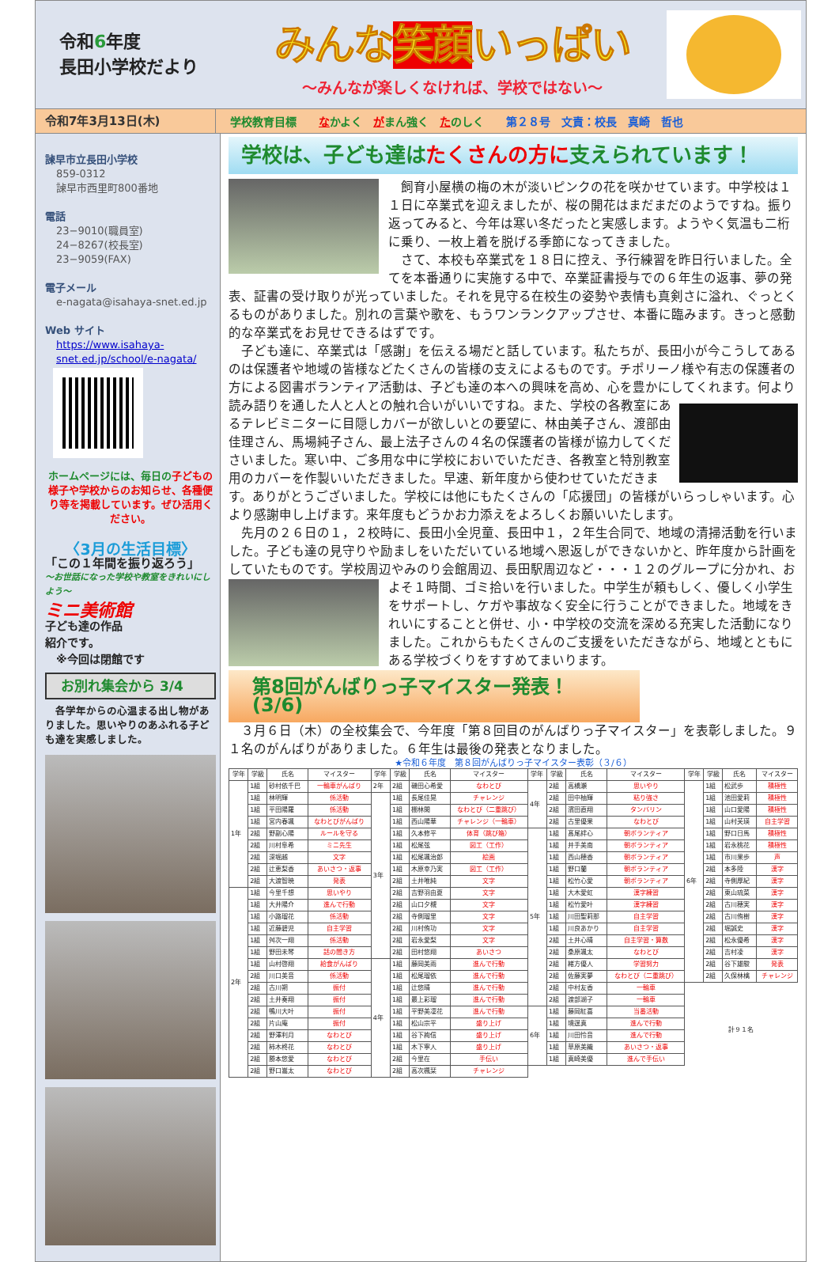令和6年度
長田小学校だより
みんな笑顔いっぱい
～みんなが楽しくなければ、学校ではない～
令和7年3月13日(木)
学校教育目標 なかよく　がまん強く　たのしく 第２８号　文責：校長　真崎　哲也
諫早市立長田小学校
859-0312
諫早市西里町800番地
電話
23−9010(職員室)
24−8267(校長室)
23−9059(FAX)
電子メール
e-nagata@isahaya-snet.ed.jp
Web サイト
https://www.isahaya-snet.ed.jp/school/e-nagata/
ホームページには、毎日の子どもの様子や学校からのお知らせ、各種便り等を掲載しています。ぜひ活用ください。
〈3月の生活目標〉
「この１年間を振り返ろう」
～お世話になった学校や教室をきれいにしよう～
ミニ美術館
子ども達の作品
紹介です。
　※今回は閉館です
お別れ集会から 3/4
　各学年からの心温まる出し物がありました。思いやりのあふれる子ども達を実感しました。
学校は、子ども達はたくさんの方に支えられています！
飼育小屋横の梅の木が淡いピンクの花を咲かせています。中学校は１１日に卒業式を迎えましたが、桜の開花はまだまだのようですね。振り返ってみると、今年は寒い冬だったと実感します。ようやく気温も二桁に乗り、一枚上着を脱げる季節になってきました。
さて、本校も卒業式を１８日に控え、予行練習を昨日行いました。全てを本番通りに実施する中で、卒業証書授与での６年生の返事、夢の発表、証書の受け取りが光っていました。それを見守る在校生の姿勢や表情も真剣さに溢れ、ぐっとくるものがありました。別れの言葉や歌を、もうワンランクアップさせ、本番に臨みます。きっと感動的な卒業式をお見せできるはずです。
子ども達に、卒業式は「感謝」を伝える場だと話しています。私たちが、長田小が今こうしてあるのは保護者や地域の皆様などたくさんの皆様の支えによるものです。チポリーノ様や有志の保護者の方による図書ボランティア活動は、子ども達の本への興味を高め、心を豊かにしてくれます。 何より読み語りを通した人と人との触れ合いがいいですね。また、学校の各教室にあるテレビミニターに目隠しカバーが欲しいとの要望に、林由美子さん、渡部由佳理さん、馬場純子さん、最上法子さんの４名の保護者の皆様が協力してくださいました。寒い中、ご多用な中に学校においでいただき、各教室と特別教室用のカバーを作製いいただきました。早速、新年度から使わせていただきます。ありがとうございました。学校には他にもたくさんの「応援団」の皆様がいらっしゃいます。心より感謝申し上げます。来年度もどうかお力添えをよろしくお願いいたします。
先月の２６日の１，２校時に、長田小全児童、長田中１，２年生合同で、地域の清掃活動を行いました。子ども達の見守りや励ましをいただいている地域へ恩返しができないかと、昨年度から計画をしていたものです。学校周辺やみのり会館周辺、長田駅周辺など・・・１ ２のグループに分かれ、およそ１時間、ゴミ拾いを行いました。中学生が頼もしく、優しく小学生をサポートし、ケガや事故なく安全に行うことができました。地域をきれいにすることと併せ、小・中学校の交流を深める充実した活動になりました。これからもたくさんのご支援をいただきながら、地域とともにある学校づくりをすすめてまいります。
第8回がんばりっ子マイスター発表！(3/6)
３月６日（木）の全校集会で、今年度「第８回目のがんばりっ子マイスター」を表彰しました。９１名のがんばりがありました。６年生は最後の発表となりました。
★令和６年度 第８回がんばりっ子マイスター表彰（３/６）
| 学年 | 学級 | 氏名 | マイスター | 学年 | 学級 | 氏名 | マイスター | 学年 | 学級 | 氏名 | マイスター | 学年 | 学級 | 氏名 | マイスター |
| --- | --- | --- | --- | --- | --- | --- | --- | --- | --- | --- | --- | --- | --- | --- | --- |
| 1年 | 1組 | 砂村依千巴 | 一輪車がんばり | 2年 | 2組 | 磯田心希愛 | なわとび | 4年 | 2組 | 高橋瀬 | 思いやり | 6年 | 1組 | 松武歩 | 積極性 |
| | 1組 | 林明輝 | 係活動 | 3年 | 1組 | 長尾佳晃 | チャレンジ | | 2組 | 田中柚輝 | 粘り強さ | | 1組 | 池田愛莉 | 積極性 |
| | 1組 | 平田陽羅 | 係活動 | | 1組 | 棚林閑 | なわとび（二重跳び） | | 2組 | 濱田直翔 | タンバリン | | 1組 | 山口愛陽 | 積極性 |
| | 1組 | 宮内春颯 | なわとびがんばり | | 1組 | 西山陽華 | チャレンジ（一輪車） | | 2組 | 古里優果 | なわとび | | 1組 | 山村芙瑛 | 自主学習 |
| | 2組 | 野副心陽 | ルールを守る | | 1組 | 久本修平 | 体育（跳び箱） | 5年 | 1組 | 髙尾絆心 | 朝ボランティア | | 1組 | 野口日馬 | 積極性 |
| | 2組 | 川村阜希 | ミニ先生 | | 1組 | 松尾弦 | 図工（工作） | | 1組 | 井手美南 | 朝ボランティア | | 1組 | 岩永桃花 | 積極性 |
| | 2組 | 深堀越 | 文字 | | 1組 | 松尾颯治郎 | 絵画 | | 1組 | 西山穂香 | 朝ボランティア | | 1組 | 市川果歩 | 声 |
| | 2組 | 辻恵梨香 | あいさつ・返事 | | 1組 | 木原幸乃実 | 図工（工作） | | 1組 | 野口蘭 | 朝ボランティア | | 2組 | 本多陸 | 漢字 |
| | 2組 | 大渡智暁 | 発表 | | 2組 | 土井唯純 | 文字 | | 1組 | 松竹心愛 | 朝ボランティア | | 2組 | 寺側厚紀 | 漢字 |
| 2年 | 1組 | 今里千想 | 思いやり | | 2組 | 吉野羽由夏 | 文字 | | 1組 | 大木愛虹 | 漢字練習 | | 2組 | 東山琉菜 | 漢字 |
| | 1組 | 大井陽介 | 進んで行動 | | 2組 | 山口夕槻 | 文字 | | 1組 | 松竹愛叶 | 漢字練習 | | 2組 | 古川穂実 | 漢字 |
| | 1組 | 小路瑠花 | 係活動 | | 2組 | 寺側瑠里 | 文字 | | 1組 | 川田聖莉那 | 自主学習 | | 2組 | 古川侑樹 | 漢字 |
| | 1組 | 近藤碧児 | 自主学習 | | 2組 | 川村侑功 | 文字 | | 1組 | 川良あかり | 自主学習 | | 2組 | 堀誠史 | 漢字 |
| | 1組 | 舛次一翔 | 係活動 | | 2組 | 岩永愛梨 | 文字 | | 2組 | 土井心晴 | 自主学習・算数 | | 2組 | 松永優希 | 漢字 |
| | 1組 | 野田未琴 | 話の聞き方 | | 2組 | 田村悠翔 | あいさつ | | 2組 | 桑原颯太 | なわとび | | 2組 | 吉村凌 | 漢字 |
| | 1組 | 山村啓翔 | 給食がんばり | 4年 | 1組 | 藤岡美雨 | 進んで行動 | | 2組 | 緒方優人 | 学習努力 | | 2組 | 谷下雄駿 | 発表 |
| | 2組 | 川口美音 | 係活動 | | 1組 | 松尾瑠依 | 進んで行動 | | 2組 | 佐藤実夢 | なわとび（二重跳び） | | 2組 | 久保林檎 | チャレンジ |
| | 2組 | 古川朔 | 振付 | | 1組 | 辻悠晴 | 進んで行動 | | 2組 | 中村友香 | 一輪車 | 計９１名 | | | |
| | 2組 | 土井奏翔 | 振付 | | 1組 | 最上彩瑠 | 進んで行動 | | 2組 | 渡部湖子 | 一輪車 | | | | |
| | 2組 | 鴨川大叶 | 振付 | | 1組 | 平野美凜花 | 進んで行動 | 6年 | 1組 | 藤岡紅喜 | 当番活動 | | | | |
| | 2組 | 片山庵 | 振付 | | 1組 | 松山宗平 | 盛り上げ | | 1組 | 境逞真 | 進んで行動 | | | | |
| | 2組 | 野澤利月 | なわとび | | 1組 | 谷下絢信 | 盛り上げ | | 1組 | 川田怜音 | 進んで行動 | | | | |
| | 2組 | 柿木柊花 | なわとび | | 1組 | 木下寧人 | 盛り上げ | | 1組 | 草原美織 | あいさつ・返事 | | | | |
| | 2組 | 勝本悠愛 | なわとび | | 2組 | 今里在 | 手伝い | | 1組 | 真崎美優 | 進んで手伝い | | | | |
| | 2組 | 野口嵩太 | なわとび | | 2組 | 高次楓栞 | チャレンジ | | | | | | | | |